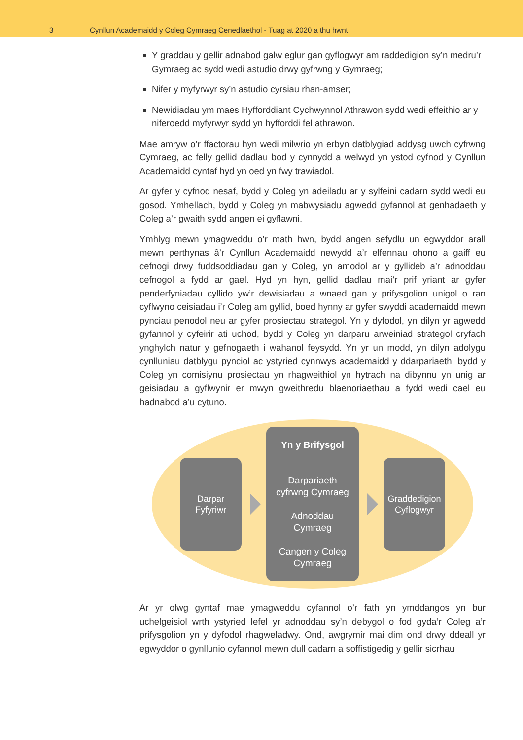3
Cynllun Academaidd y Coleg Cymraeg Cenedlaethol - Tuag at 2020 a thu hwnt
Y graddau y gellir adnabod galw eglur gan gyflogwyr am raddedigion sy’n medru’r Gymraeg ac sydd wedi astudio drwy gyfrwng y Gymraeg;
Nifer y myfyrwyr sy’n astudio cyrsiau rhan-amser;
Newidiadau ym maes Hyfforddiant Cychwynnol Athrawon sydd wedi effeithio ar y niferoedd myfyrwyr sydd yn hyfforddi fel athrawon.
Mae amryw o’r ffactorau hyn wedi milwrio yn erbyn datblygiad addysg uwch cyfrwng Cymraeg, ac felly gellid dadlau bod y cynnydd a welwyd yn ystod cyfnod y Cynllun Academaidd cyntaf hyd yn oed yn fwy trawiadol.
Ar gyfer y cyfnod nesaf, bydd y Coleg yn adeiladu ar y sylfeini cadarn sydd wedi eu gosod. Ymhellach, bydd y Coleg yn mabwysiadu agwedd gyfannol at genhadaeth y Coleg a’r gwaith sydd angen ei gyflawni.
Ymhlyg mewn ymagweddu o’r math hwn, bydd angen sefydlu un egwyddor arall mewn perthynas â’r Cynllun Academaidd newydd a’r elfennau ohono a gaiff eu cefnogi drwy fuddsoddiadau gan y Coleg, yn amodol ar y gyllideb a’r adnoddau cefnogol a fydd ar gael. Hyd yn hyn, gellid dadlau mai’r prif yriant ar gyfer penderfyniadau cyllido yw’r dewisiadau a wnaed gan y prifysgolion unigol o ran cyflwyno ceisiadau i’r Coleg am gyllid, boed hynny ar gyfer swyddi academaidd mewn pynciau penodol neu ar gyfer prosiectau strategol. Yn y dyfodol, yn dilyn yr agwedd gyfannol y cyfeirir ati uchod, bydd y Coleg yn darparu arweiniad strategol cryfach ynghylch natur y gefnogaeth i wahanol feysydd. Yn yr un modd, yn dilyn adolygu cynlluniau datblygu pynciol ac ystyried cynnwys academaidd y ddarpariaeth, bydd y Coleg yn comisiynu prosiectau yn rhagweithiol yn hytrach na dibynnu yn unig ar geisiadau a gyflwynir er mwyn gweithredu blaenoriaethau a fydd wedi cael eu hadnabod a’u cytuno.
Darpar
Fyfyriwr
Yn y Brifysgol
Darpariaeth
cyfrwng Cymraeg
Adnoddau
Cymraeg
Cangen y Coleg
Cymraeg
Graddedigion
Cyflogwyr
Ar yr olwg gyntaf mae ymagweddu cyfannol o’r fath yn ymddangos yn bur uchelgeisiol wrth ystyried lefel yr adnoddau sy’n debygol o fod gyda’r Coleg a’r prifysgolion yn y dyfodol rhagweladwy. Ond, awgrymir mai dim ond drwy ddeall yr egwyddor o gynllunio cyfannol mewn dull cadarn a soffistigedig y gellir sicrhau